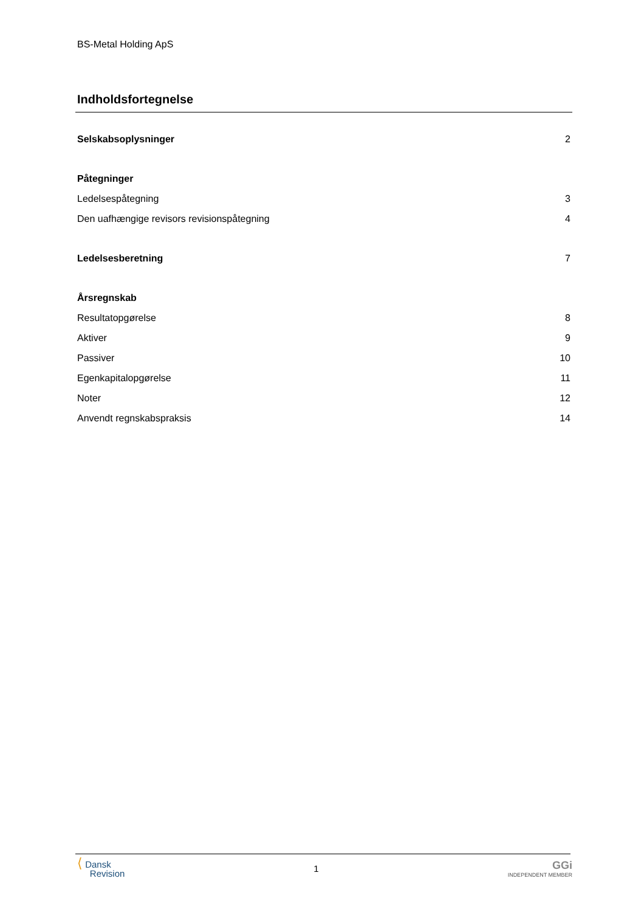BS-Metal Holding ApS
Indholdsfortegnelse
Selskabsoplysninger 2
Påtegninger
Ledelsespåtegning 3
Den uafhængige revisors revisionspåtegning 4
Ledelsesberetning 7
Årsregnskab
Resultatopgørelse 8
Aktiver 9
Passiver 10
Egenkapitalopgørelse 11
Noter 12
Anvendt regnskabspraksis 14
⟨ Dansk
Revision
1
GGi
INDEPENDENT MEMBER